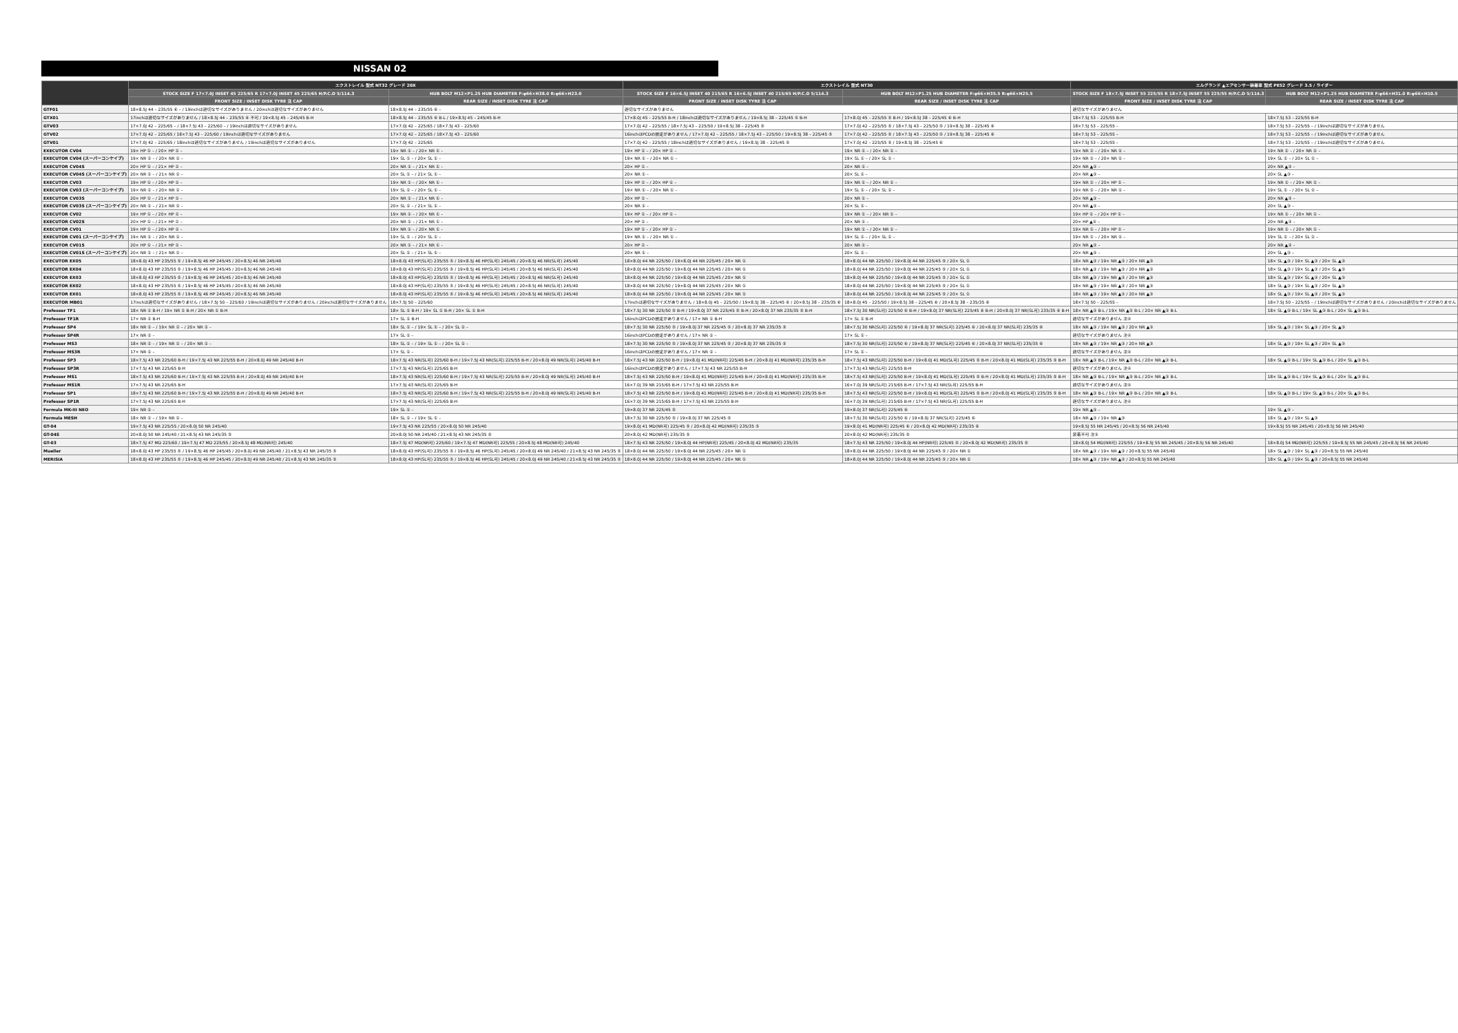NISSAN 02
| | エクストレイル 型式 NT32 グレード 20X | | エクストレイル 型式 NT30 | | エルグランド ▲エアセンサー装着車 型式 PE52 グレード 3.5 / ライダー | |
| --- | --- | --- | --- | --- | --- | --- |
| | STOCK SIZE F 17×7.0J INSET 45 225/65 R 17×7.0J INSET 45 225/65 H/P.C.D 5/114.3 | HUB BOLT M12×P1.25 HUB DIAMETER F:φ66×H38.0 R:φ66×H23.0 | STOCK SIZE F 16×6.5J INSET 40 215/65 R 16×6.5J INSET 40 215/65 H/P.C.D 5/114.3 | HUB BOLT M12×P1.25 HUB DIAMETER F:φ66×H35.5 R:φ66×H25.5 | STOCK SIZE F 18×7.5J INSET 55 225/55 R 18×7.5J INSET 55 225/55 H/P.C.D 5/114.3 | HUB BOLT M12×P1.25 HUB DIAMETER F:φ66×H31.0 R:φ66×H10.5 |
| | FRONT SIZE / INSET DISK TYRE 注 CAP | REAR SIZE / INSET DISK TYRE 注 CAP | FRONT SIZE / INSET DISK TYRE 注 CAP | REAR SIZE / INSET DISK TYRE 注 CAP | FRONT SIZE / INSET DISK TYRE 注 CAP | REAR SIZE / INSET DISK TYRE 注 CAP |
| GTF01 | 18×8.5J 44 – 235/55 ⑥ – / 19inchは適切なサイズがありません / 20inchは適切なサイズがありません | 18×8.5J 44 – 235/55 ⑥ – | 適切なサイズがありません | | 適切なサイズがありません | |
| GTX01 | 17inchは適切なサイズがありません / 18×8.5J 44 – 235/55 ⑥ 不可 / 19×8.5J 45 – 245/45 B-H | 18×8.5J 44 – 235/55 ⑥ B-L / 19×8.5J 45 – 245/45 B-H | 17×8.0J 45 – 225/55 B-H / 18inchは適切なサイズがありません / 19×8.5J 38 – 225/45 ⑤ B-H | 17×8.0J 45 – 225/55 ⑤ B-H / 19×8.5J 38 – 225/45 ⑥ B-H | 18×7.5J 53 – 225/55 B-H | 18×7.5J 53 – 225/55 B-H |
| GTV03 | 17×7.0J 42 – 225/65 – / 18×7.5J 43 – 225/60 – / 19inchは適切なサイズがありません | 17×7.0J 42 – 225/65 / 18×7.5J 43 – 225/60 | 17×7.0J 42 – 225/55 / 18×7.5J 43 – 225/50 / 19×8.5J 38 – 225/45 ⑤ | 17×7.0J 42 – 225/55 ⑤ / 18×7.5J 43 – 225/50 ⑤ / 19×8.5J 38 – 225/45 ⑥ | 18×7.5J 53 – 225/55 – | 18×7.5J 53 – 225/55 – / 19inchは適切なサイズがありません |
| GTV02 | 17×7.0J 42 – 225/65 / 18×7.5J 43 – 225/60 / 19inchは適切なサイズがありません | 17×7.0J 42 – 225/65 / 18×7.5J 43 – 225/60 | 16inchはPCDの設定がありません / 17×7.0J 42 – 225/55 / 18×7.5J 43 – 225/50 / 19×8.5J 38 – 225/45 ⑤ | 17×7.0J 42 – 225/55 ⑤ / 18×7.5J 43 – 225/50 ⑤ / 19×8.5J 38 – 225/45 ⑥ | 18×7.5J 53 – 225/55 – | 18×7.5J 53 – 225/55 – / 19inchは適切なサイズがありません |
| GTV01 | 17×7.0J 42 – 225/65 / 18inchは適切なサイズがありません / 19inchは適切なサイズがありません | 17×7.0J 42 – 225/65 | 17×7.0J 42 – 225/55 / 18inchは適切なサイズがありません / 19×8.5J 38 – 225/45 ⑤ | 17×7.0J 42 – 225/55 ⑤ / 19×8.5J 38 – 225/45 ⑥ | 18×7.5J 53 – 225/55 – | 18×7.5J 53 – 225/55 – / 19inchは適切なサイズがありません |
| EXECUTOR CV04 | 19× HP ① – / 20× HP ① – | 19× NR ① – / 20× NR ① – | 19× HP ① – / 20× HP ① – | 19× NR ① – / 20× NR ① – | 19× NR ① – / 20× NR ① – | 19× NR ① – / 20× NR ① – |
| EXECUTOR CV04 (スーパーコンケイブ) | 19× NR ① – / 20× NR ① – | 19× SL ① – / 20× SL ① – | 19× NR ① – / 20× NR ① – | 19× SL ① – / 20× SL ① – | 19× NR ① – / 20× NR ① – | 19× SL ① – / 20× SL ① – |
| EXECUTOR CV04S | 20× HP ① – / 21× HP ① – | 20× NR ① – / 21× NR ① – | 20× HP ① – | 20× NR ① – | 20× NR ▲③ – | 20× NR ▲③ – |
| EXECUTOR CV04S (スーパーコンケイブ) | 20× NR ① – / 21× NR ① – | 20× SL ① – / 21× SL ① – | 20× NR ① – | 20× SL ① – | 20× NR ▲③ – | 20× SL ▲③ – |
| EXECUTOR CV03 | 19× HP ① – / 20× HP ① – | 19× NR ① – / 20× NR ① – | 19× HP ① – / 20× HP ① – | 19× NR ① – / 20× NR ① – | 19× NR ① – / 20× HP ① – | 19× NR ① – / 20× NR ① – |
| EXECUTOR CV03 (スーパーコンケイブ) | 19× NR ① – / 20× NR ① – | 19× SL ① – / 20× SL ① – | 19× NR ① – / 20× NR ① – | 19× SL ① – / 20× SL ① – | 19× NR ① – / 20× NR ① – | 19× SL ① – / 20× SL ① – |
| EXECUTOR CV03S | 20× HP ① – / 21× HP ① – | 20× NR ① – / 21× NR ① – | 20× HP ① – | 20× NR ① – | 20× NR ▲③ – | 20× NR ▲③ – |
| EXECUTOR CV03S (スーパーコンケイブ) | 20× NR ① – / 21× NR ① – | 20× SL ① – / 21× SL ① – | 20× NR ① – | 20× SL ① – | 20× NR ▲③ – | 20× SL ▲③ – |
| EXECUTOR CV02 | 19× HP ① – / 20× HP ① – | 19× NR ① – / 20× NR ① – | 19× HP ① – / 20× HP ① – | 19× NR ① – / 20× NR ① – | 19× HP ① – / 20× HP ① – | 19× NR ① – / 20× NR ① – |
| EXECUTOR CV02S | 20× HP ① – / 21× HP ① – | 20× NR ① – / 21× NR ① – | 20× HP ① – | 20× NR ① – | 20× HP ▲③ – | 20× NR ▲③ – |
| EXECUTOR CV01 | 19× HP ① – / 20× HP ① – | 19× NR ① – / 20× NR ① – | 19× HP ① – / 20× HP ① – | 19× NR ① – / 20× NR ① – | 19× NR ① – / 20× HP ① – | 19× NR ① – / 20× NR ① – |
| EXECUTOR CV01 (スーパーコンケイブ) | 19× NR ① – / 20× NR ① – | 19× SL ① – / 20× SL ① – | 19× NR ① – / 20× NR ① – | 19× SL ① – / 20× SL ① – | 19× NR ① – / 20× NR ① – | 19× SL ① – / 20× SL ① – |
| EXECUTOR CV01S | 20× HP ① – / 21× HP ① – | 20× NR ① – / 21× NR ① – | 20× HP ① – | 20× NR ① – | 20× NR ▲③ – | 20× NR ▲③ – |
| EXECUTOR CV01S (スーパーコンケイブ) | 20× NR ① – / 21× NR ① – | 20× SL ① – / 21× SL ① – | 20× NR ① – | 20× SL ① – | 20× NR ▲③ – | 20× SL ▲③ – |
| EXECUTOR EX05 | 18×8.0J 43 HP 235/55 ⑤ / 19×8.5J 46 HP 245/45 / 20×8.5J 46 NR 245/40 | 18×8.0J 43 HP(SL可) 235/55 ⑤ / 19×8.5J 46 HP(SL可) 245/45 / 20×8.5J 46 NR(SL可) 245/40 | 18×8.0J 44 NR 225/50 / 19×8.0J 44 NR 225/45 / 20× NR ① | 18×8.0J 44 NR 225/50 / 19×8.0J 44 NR 225/45 ⑤ / 20× SL ① | 18× NR ▲③ / 19× NR ▲③ / 20× NR ▲③ | 18× SL ▲③ / 19× SL ▲③ / 20× SL ▲③ |
| EXECUTOR EX04 | 18×8.0J 43 HP 235/55 ⑤ / 19×8.5J 46 HP 245/45 / 20×8.5J 46 NR 245/40 | 18×8.0J 43 HP(SL可) 235/55 ⑤ / 19×8.5J 46 HP(SL可) 245/45 / 20×8.5J 46 NR(SL可) 245/40 | 18×8.0J 44 NR 225/50 / 19×8.0J 44 NR 225/45 / 20× NR ① | 18×8.0J 44 NR 225/50 / 19×8.0J 44 NR 225/45 ⑤ / 20× SL ① | 18× NR ▲③ / 19× NR ▲③ / 20× NR ▲③ | 18× SL ▲③ / 19× SL ▲③ / 20× SL ▲③ |
| EXECUTOR EX03 | 18×8.0J 43 HP 235/55 ⑤ / 19×8.5J 46 HP 245/45 / 20×8.5J 46 NR 245/40 | 18×8.0J 43 HP(SL可) 235/55 ⑤ / 19×8.5J 46 HP(SL可) 245/45 / 20×8.5J 46 NR(SL可) 245/40 | 18×8.0J 44 NR 225/50 / 19×8.0J 44 NR 225/45 / 20× NR ① | 18×8.0J 44 NR 225/50 / 19×8.0J 44 NR 225/45 ⑤ / 20× SL ① | 18× NR ▲③ / 19× NR ▲③ / 20× NR ▲③ | 18× SL ▲③ / 19× SL ▲③ / 20× SL ▲③ |
| EXECUTOR EX02 | 18×8.0J 43 HP 235/55 ⑤ / 19×8.5J 46 HP 245/45 / 20×8.5J 46 NR 245/40 | 18×8.0J 43 HP(SL可) 235/55 ⑤ / 19×8.5J 46 HP(SL可) 245/45 / 20×8.5J 46 NR(SL可) 245/40 | 18×8.0J 44 NR 225/50 / 19×8.0J 44 NR 225/45 / 20× NR ① | 18×8.0J 44 NR 225/50 / 19×8.0J 44 NR 225/45 ⑤ / 20× SL ① | 18× NR ▲③ / 19× NR ▲③ / 20× NR ▲③ | 18× SL ▲③ / 19× SL ▲③ / 20× SL ▲③ |
| EXECUTOR EX01 | 18×8.0J 43 HP 235/55 ⑤ / 19×8.5J 46 HP 245/45 / 20×8.5J 46 NR 245/40 | 18×8.0J 43 HP(SL可) 235/55 ⑤ / 19×8.5J 46 HP(SL可) 245/45 / 20×8.5J 46 NR(SL可) 245/40 | 18×8.0J 44 NR 225/50 / 19×8.0J 44 NR 225/45 / 20× NR ① | 18×8.0J 44 NR 225/50 / 19×8.0J 44 NR 225/45 ⑤ / 20× SL ① | 18× NR ▲③ / 19× NR ▲③ / 20× NR ▲③ | 18× SL ▲③ / 19× SL ▲③ / 20× SL ▲③ |
| EXECUTOR MB01 | 17inchは適切なサイズがありません / 18×7.5J 50 – 225/60 / 19inchは適切なサイズがありません / 20inchは適切なサイズがありません | 18×7.5J 50 – 225/60 | 17inchは適切なサイズがありません / 18×8.0J 45 – 225/50 / 19×8.5J 38 – 225/45 ⑥ / 20×8.5J 38 – 235/35 ⑥ | 18×8.0J 45 – 225/50 / 19×8.5J 38 – 225/45 ⑥ / 20×8.5J 38 – 235/35 ⑥ | 18×7.5J 50 – 225/55 – | 18×7.5J 50 – 225/55 – / 19inchは適切なサイズがありません / 20inchは適切なサイズがありません |
| Professor TF1 | 18× NR ① B-H / 19× NR ① B-H / 20× NR ① B-H | 18× SL ① B-H / 19× SL ① B-H / 20× SL ① B-H | 18×7.5J 30 NR 225/50 ⑤ B-H / 19×8.0J 37 NR 225/45 ⑤ B-H / 20×8.0J 37 NR 235/35 ⑤ B-H | 18×7.5J 30 NR(SL可) 225/50 ⑥ B-H / 19×8.0J 37 NR(SL可) 225/45 ⑥ B-H / 20×8.0J 37 NR(SL可) 235/35 ⑥ B-H | 18× NR ▲③ B-L / 19× NR ▲③ B-L / 20× NR ▲③ B-L | 18× SL ▲③ B-L / 19× SL ▲③ B-L / 20× SL ▲③ B-L |
| Professor TF1R | 17× NR ① B-H | 17× SL ① B-H | 16inchはPCDの設定がありません / 17× NR ① B-H | 17× SL ① B-H | 適切なサイズがありません 注④ | |
| Professor SP4 | 18× NR ① – / 19× NR ① – / 20× NR ① – | 18× SL ① – / 19× SL ① – / 20× SL ① – | 18×7.5J 30 NR 225/50 ⑤ / 19×8.0J 37 NR 225/45 ⑤ / 20×8.0J 37 NR 235/35 ⑤ | 18×7.5J 30 NR(SL可) 225/50 ⑥ / 19×8.0J 37 NR(SL可) 225/45 ⑥ / 20×8.0J 37 NR(SL可) 235/35 ⑥ | 18× NR ▲③ / 19× NR ▲③ / 20× NR ▲③ | 18× SL ▲③ / 19× SL ▲③ / 20× SL ▲③ |
| Professor SP4R | 17× NR ① – | 17× SL ① – | 16inchはPCDの設定がありません / 17× NR ① – | 17× SL ① – | 適切なサイズがありません 注④ | |
| Professor MS3 | 18× NR ① – / 19× NR ① – / 20× NR ① – | 18× SL ① – / 19× SL ① – / 20× SL ① – | 18×7.5J 30 NR 225/50 ⑤ / 19×8.0J 37 NR 225/45 ⑤ / 20×8.0J 37 NR 235/35 ⑤ | 18×7.5J 30 NR(SL可) 225/50 ⑥ / 19×8.0J 37 NR(SL可) 225/45 ⑥ / 20×8.0J 37 NR(SL可) 235/35 ⑥ | 18× NR ▲③ / 19× NR ▲③ / 20× NR ▲③ | 18× SL ▲③ / 19× SL ▲③ / 20× SL ▲③ |
| Professor MS3R | 17× NR ① – | 17× SL ① – | 16inchはPCDの設定がありません / 17× NR ① – | 17× SL ① – | 適切なサイズがありません 注④ | |
| Professor SP3 | 18×7.5J 43 NR 225/60 B-H / 19×7.5J 43 NR 225/55 B-H / 20×8.0J 49 NR 245/40 B-H | 18×7.5J 43 NR(SL可) 225/60 B-H / 19×7.5J 43 NR(SL可) 225/55 B-H / 20×8.0J 49 NR(SL可) 245/40 B-H | 18×7.5J 43 NR 225/50 B-H / 19×8.0J 41 MD(NR可) 225/45 B-H / 20×8.0J 41 MD(NR可) 235/35 B-H | 18×7.5J 43 NR(SL可) 225/50 B-H / 19×8.0J 41 MD(SL可) 225/45 ⑤ B-H / 20×8.0J 41 MD(SL可) 235/35 ⑤ B-H | 18× NR ▲③ B-L / 19× NR ▲③ B-L / 20× NR ▲③ B-L | 18× SL ▲③ B-L / 19× SL ▲③ B-L / 20× SL ▲③ B-L |
| Professor SP3R | 17×7.5J 43 NR 225/65 B-H | 17×7.5J 43 NR(SL可) 225/65 B-H | 16inchはPCDの設定がありません / 17×7.5J 43 NR 225/55 B-H | 17×7.5J 43 NR(SL可) 225/55 B-H | 適切なサイズがありません 注④ | |
| Professor MS1 | 18×7.5J 43 NR 225/60 B-H / 19×7.5J 43 NR 225/55 B-H / 20×8.0J 49 NR 245/40 B-H | 18×7.5J 43 NR(SL可) 225/60 B-H / 19×7.5J 43 NR(SL可) 225/55 B-H / 20×8.0J 49 NR(SL可) 245/40 B-H | 18×7.5J 43 NR 225/50 B-H / 19×8.0J 41 MD(NR可) 225/45 B-H / 20×8.0J 41 MD(NR可) 235/35 B-H | 18×7.5J 43 NR(SL可) 225/50 B-H / 19×8.0J 41 MD(SL可) 225/45 ⑤ B-H / 20×8.0J 41 MD(SL可) 235/35 ⑤ B-H | 18× NR ▲③ B-L / 19× NR ▲③ B-L / 20× NR ▲③ B-L | 18× SL ▲③ B-L / 19× SL ▲③ B-L / 20× SL ▲③ B-L |
| Professor MS1R | 17×7.5J 43 NR 225/65 B-H | 17×7.5J 43 NR(SL可) 225/65 B-H | 16×7.0J 39 NR 215/65 B-H / 17×7.5J 43 NR 225/55 B-H | 16×7.0J 39 NR(SL可) 215/65 B-H / 17×7.5J 43 NR(SL可) 225/55 B-H | 適切なサイズがありません 注④ | |
| Professor SP1 | 18×7.5J 43 NR 225/60 B-H / 19×7.5J 43 NR 225/55 B-H / 20×8.0J 49 NR 245/40 B-H | 18×7.5J 43 NR(SL可) 225/60 B-H / 19×7.5J 43 NR(SL可) 225/55 B-H / 20×8.0J 49 NR(SL可) 245/40 B-H | 18×7.5J 43 NR 225/50 B-H / 19×8.0J 41 MD(NR可) 225/45 B-H / 20×8.0J 41 MD(NR可) 235/35 B-H | 18×7.5J 43 NR(SL可) 225/50 B-H / 19×8.0J 41 MD(SL可) 225/45 ⑤ B-H / 20×8.0J 41 MD(SL可) 235/35 ⑤ B-H | 18× NR ▲③ B-L / 19× NR ▲③ B-L / 20× NR ▲③ B-L | 18× SL ▲③ B-L / 19× SL ▲③ B-L / 20× SL ▲③ B-L |
| Professor SP1R | 17×7.5J 43 NR 225/65 B-H | 17×7.5J 43 NR(SL可) 225/65 B-H | 16×7.0J 39 NR 215/65 B-H / 17×7.5J 43 NR 225/55 B-H | 16×7.0J 39 NR(SL可) 215/65 B-H / 17×7.5J 43 NR(SL可) 225/55 B-H | 適切なサイズがありません 注④ | |
| Formula MK-III NEO | 19× NR ① – | 19× SL ① – | 19×8.0J 37 NR 225/45 ⑤ | 19×8.0J 37 NR(SL可) 225/45 ⑥ | 19× NR ▲③ – | 19× SL ▲③ – |
| Formula MESH | 18× NR ① – / 19× NR ① – | 18× SL ① – / 19× SL ① – | 18×7.5J 30 NR 225/50 ⑤ / 19×8.0J 37 NR 225/45 ⑤ | 18×7.5J 30 NR(SL可) 225/50 ⑥ / 19×8.0J 37 NR(SL可) 225/45 ⑥ | 18× NR ▲③ / 19× NR ▲③ | 18× SL ▲③ / 19× SL ▲③ |
| GT-04 | 19×7.5J 43 NR 225/55 / 20×8.0J 50 NR 245/40 | 19×7.5J 43 NR 225/55 / 20×8.0J 50 NR 245/40 | 19×8.0J 41 MD(NR可) 225/45 ⑤ / 20×8.0J 42 MD(NR可) 235/35 ⑤ | 19×8.0J 41 MD(NR可) 225/45 ⑥ / 20×8.0J 42 MD(NR可) 235/35 ⑥ | 19×8.5J 55 NR 245/45 / 20×8.5J 56 NR 245/40 | 19×8.5J 55 NR 245/45 / 20×8.5J 56 NR 245/40 |
| GT-04S | 20×8.0J 50 NR 245/40 / 21×8.5J 43 NR 245/35 ⑤ | 20×8.0J 50 NR 245/40 / 21×8.5J 43 NR 245/35 ⑤ | 20×8.0J 42 MD(NR可) 235/35 ⑤ | 20×8.0J 42 MD(NR可) 235/35 ⑤ | 装着不可 注③ | |
| GT-03 | 18×7.5J 47 MD 225/60 / 19×7.5J 47 MD 225/55 / 20×8.5J 48 MD(NR可) 245/40 | 18×7.5J 47 MD(NR可) 225/60 / 19×7.5J 47 MD(NR可) 225/55 / 20×8.5J 48 MD(NR可) 245/40 | 18×7.5J 43 NR 225/50 / 19×8.0J 44 HP(NR可) 225/45 / 20×8.0J 42 MD(NR可) 235/35 | 18×7.5J 43 NR 225/50 / 19×8.0J 44 HP(NR可) 225/45 ⑤ / 20×8.0J 42 MD(NR可) 235/35 ⑤ | 18×8.0J 54 MD(NR可) 225/55 / 19×8.5J 55 NR 245/45 / 20×8.5J 56 NR 245/40 | 18×8.0J 54 MD(NR可) 225/55 / 19×8.5J 55 NR 245/45 / 20×8.5J 56 NR 245/40 |
| Mueller | 18×8.0J 43 HP 235/55 ⑤ / 19×8.5J 46 HP 245/45 / 20×8.0J 49 NR 245/40 / 21×8.5J 43 NR 245/35 ⑤ | 18×8.0J 43 HP(SL可) 235/55 ⑤ / 19×8.5J 46 HP(SL可) 245/45 / 20×8.0J 49 NR 245/40 / 21×8.5J 43 NR 245/35 ⑤ | 18×8.0J 44 NR 225/50 / 19×8.0J 44 NR 225/45 / 20× NR ① | 18×8.0J 44 NR 225/50 / 19×8.0J 44 NR 225/45 ⑤ / 20× NR ① | 18× NR ▲③ / 19× NR ▲③ / 20×8.5J 55 NR 245/40 | 18× SL ▲③ / 19× SL ▲③ / 20×8.5J 55 NR 245/40 |
| MERISIA | 18×8.0J 43 HP 235/55 ⑤ / 19×8.5J 46 HP 245/45 / 20×8.0J 49 NR 245/40 / 21×8.5J 43 NR 245/35 ⑤ | 18×8.0J 43 HP(SL可) 235/55 ⑤ / 19×8.5J 46 HP(SL可) 245/45 / 20×8.0J 49 NR 245/40 / 21×8.5J 43 NR 245/35 ⑤ | 18×8.0J 44 NR 225/50 / 19×8.0J 44 NR 225/45 / 20× NR ① | 18×8.0J 44 NR 225/50 / 19×8.0J 44 NR 225/45 ⑤ / 20× NR ① | 18× NR ▲③ / 19× NR ▲③ / 20×8.5J 55 NR 245/40 | 18× SL ▲③ / 19× SL ▲③ / 20×8.5J 55 NR 245/40 |